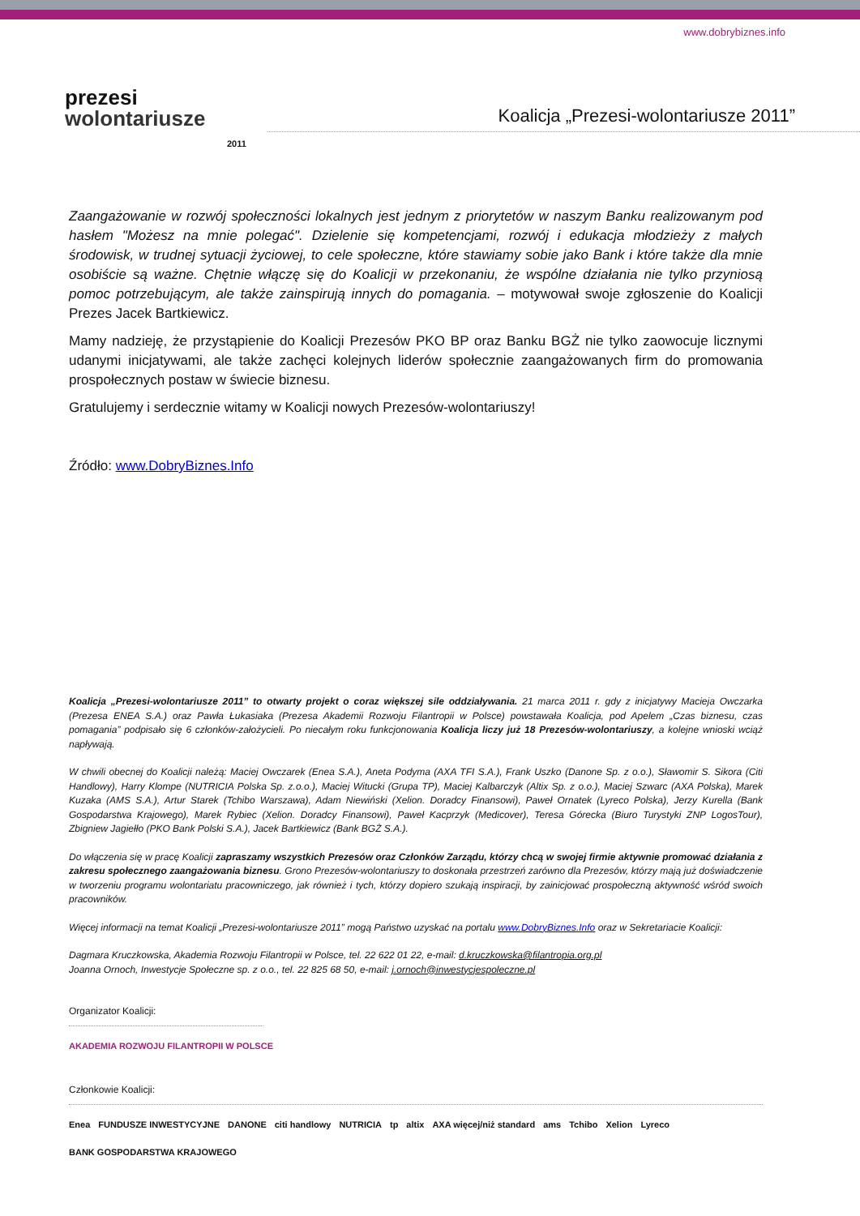www.dobrybiznes.info
prezesi
wolontariusze
2011
Koalicja „Prezesi-wolontariusze 2011”
Zaangażowanie w rozwój społeczności lokalnych jest jednym z priorytetów w naszym Banku realizowanym pod hasłem "Możesz na mnie polegać". Dzielenie się kompetencjami, rozwój i edukacja młodzieży z małych środowisk, w trudnej sytuacji życiowej, to cele społeczne, które stawiamy sobie jako Bank i które także dla mnie osobiście są ważne. Chętnie włączę się do Koalicji w przekonaniu, że wspólne działania nie tylko przyniosą pomoc potrzebującym, ale także zainspirują innych do pomagania. – motywował swoje zgłoszenie do Koalicji Prezes Jacek Bartkiewicz.
Mamy nadzieję, że przystąpienie do Koalicji Prezesów PKO BP oraz Banku BGŻ nie tylko zaowocuje licznymi udanymi inicjatywami, ale także zachęci kolejnych liderów społecznie zaangażowanych firm do promowania prospołecznych postaw w świecie biznesu.
Gratulujemy i serdecznie witamy w Koalicji nowych Prezesów-wolontariuszy!
Źródło: www.DobryBiznes.Info
Koalicja „Prezesi-wolontariusze 2011” to otwarty projekt o coraz większej sile oddziaływania. 21 marca 2011 r. gdy z inicjatywy Macieja Owczarka (Prezesa ENEA S.A.) oraz Pawła Łukasiaka (Prezesa Akademii Rozwoju Filantropii w Polsce) powstawała Koalicja, pod Apelem „Czas biznesu, czas pomagania” podpisało się 6 członków-założycieli. Po niecałym roku funkcjonowania Koalicja liczy już 18 Prezesów-wolontariuszy, a kolejne wnioski wciąż napływają.
W chwili obecnej do Koalicji należą: Maciej Owczarek (Enea S.A.), Aneta Podyma (AXA TFI S.A.), Frank Uszko (Danone Sp. z o.o.), Sławomir S. Sikora (Citi Handlowy), Harry Klompe (NUTRICIA Polska Sp. z.o.o.), Maciej Witucki (Grupa TP), Maciej Kalbarczyk (Altix Sp. z o.o.), Maciej Szwarc (AXA Polska), Marek Kuzaka (AMS S.A.), Artur Starek (Tchibo Warszawa), Adam Niewiński (Xelion. Doradcy Finansowi), Paweł Ornatek (Lyreco Polska), Jerzy Kurella (Bank Gospodarstwa Krajowego), Marek Rybiec (Xelion. Doradcy Finansowi), Paweł Kacprzyk (Medicover), Teresa Górecka (Biuro Turystyki ZNP LogosTour), Zbigniew Jagiełło (PKO Bank Polski S.A.), Jacek Bartkiewicz (Bank BGŻ S.A.).
Do włączenia się w pracę Koalicji zapraszamy wszystkich Prezesów oraz Członków Zarządu, którzy chcą w swojej firmie aktywnie promować działania z zakresu społecznego zaangażowania biznesu. Grono Prezesów-wolontariuszy to doskonała przestrzeń zarówno dla Prezesów, którzy mają już doświadczenie w tworzeniu programu wolontariatu pracowniczego, jak również i tych, którzy dopiero szukają inspiracji, by zainicjować prospołeczną aktywność wśród swoich pracowników.
Więcej informacji na temat Koalicji „Prezesi-wolontariusze 2011” mogą Państwo uzyskać na portalu www.DobryBiznes.Info oraz w Sekretariacie Koalicji:
Dagmara Kruczkowska, Akademia Rozwoju Filantropii w Polsce, tel. 22 622 01 22, e-mail: d.kruczkowska@filantropia.org.pl
Joanna Ornoch, Inwestycje Społeczne sp. z o.o., tel. 22 825 68 50, e-mail: j.ornoch@inwestycjespoleczne.pl
Organizator Koalicji:
AKADEMIA ROZWOJU FILANTROPII W POLSCE
Członkowie Koalicji:
Enea FUNDUSZE INWESTYCYJNE DANONE citi handlowy NUTRICIA tp altix AXA więcej/niż standard ams Tchibo Xelion Lyreco BANK GOSPODARSTWA KRAJOWEGO